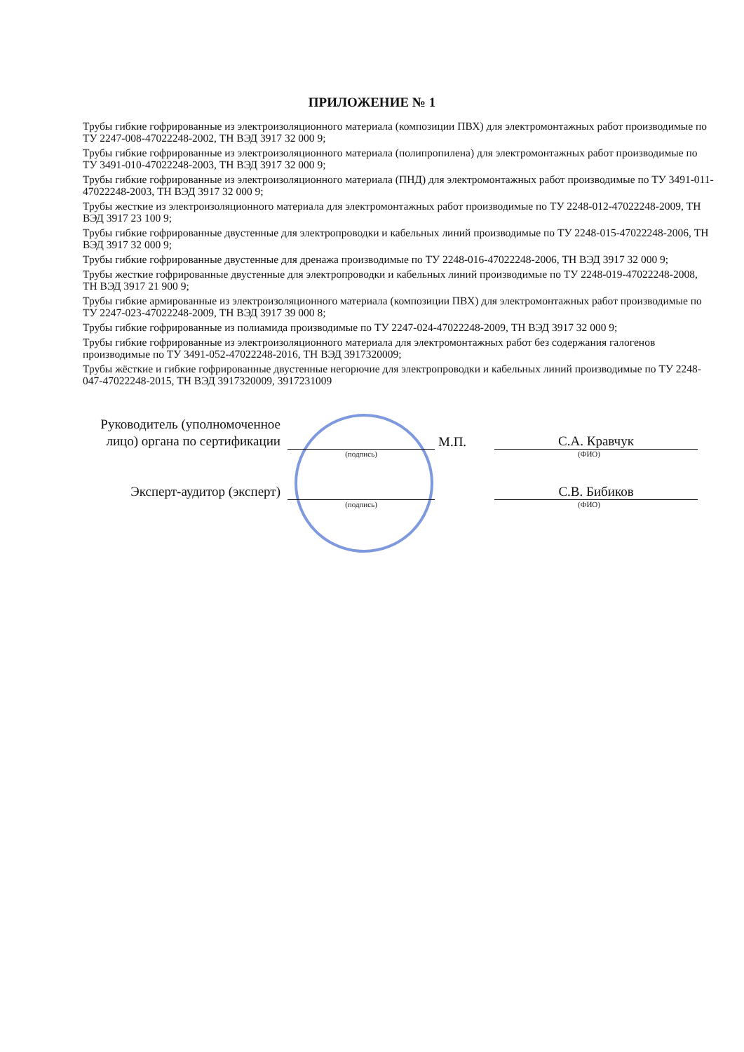ПРИЛОЖЕНИЕ № 1
Трубы гибкие гофрированные из электроизоляционного материала (композиции ПВХ) для электромонтажных работ производимые по ТУ 2247-008-47022248-2002, ТН ВЭД 3917 32 000 9;
Трубы гибкие гофрированные из электроизоляционного материала (полипропилена) для электромонтажных работ производимые по ТУ 3491-010-47022248-2003, ТН ВЭД 3917 32 000 9;
Трубы гибкие гофрированные из электроизоляционного материала (ПНД) для электромонтажных работ производимые по ТУ 3491-011-47022248-2003, ТН ВЭД 3917 32 000 9;
Трубы жесткие из электроизоляционного материала для электромонтажных работ производимые по ТУ 2248-012-47022248-2009, ТН ВЭД 3917 23 100 9;
Трубы гибкие гофрированные двустенные для электропроводки и кабельных линий производимые по ТУ 2248-015-47022248-2006, ТН ВЭД 3917 32 000 9;
Трубы гибкие гофрированные двустенные для дренажа производимые по ТУ 2248-016-47022248-2006, ТН ВЭД 3917 32 000 9;
Трубы жесткие гофрированные двустенные для электропроводки и кабельных линий производимые по ТУ 2248-019-47022248-2008, ТН ВЭД 3917 21 900 9;
Трубы гибкие армированные из электроизоляционного материала (композиции ПВХ) для электромонтажных работ производимые по ТУ 2247-023-47022248-2009, ТН ВЭД 3917 39 000 8;
Трубы гибкие гофрированные из полиамида производимые по ТУ 2247-024-47022248-2009, ТН ВЭД 3917 32 000 9;
Трубы гибкие гофрированные из электроизоляционного материала для электромонтажных работ без содержания галогенов производимые по ТУ 3491-052-47022248-2016, ТН ВЭД 3917320009;
Трубы жёсткие и гибкие гофрированные двустенные негорючие для электропроводки и кабельных линий производимые по ТУ 2248-047-47022248-2015, ТН ВЭД 3917320009, 3917231009
Руководитель (уполномоченное лицо) органа по сертификации
М.П.
С.А. Кравчук
(подпись) (ФИО)
Эксперт-аудитор (эксперт)
С.В. Бибиков
(подпись) (ФИО)